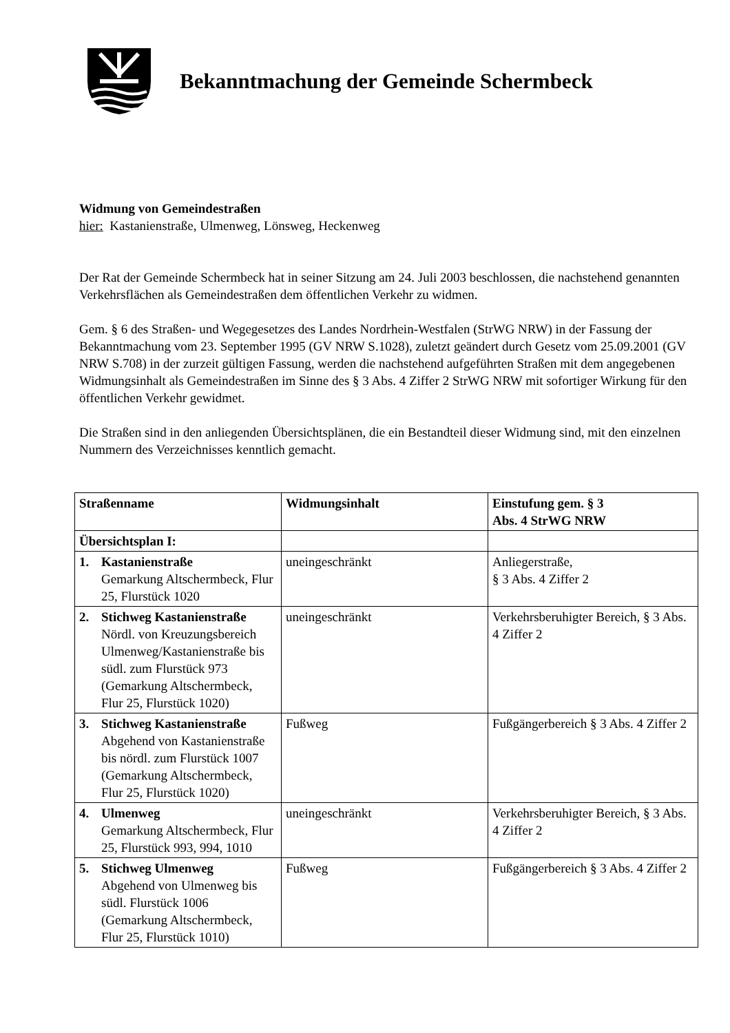Bekanntmachung der Gemeinde Schermbeck
Widmung von Gemeindestraßen
hier: Kastanienstraße, Ulmenweg, Lönsweg, Heckenweg
Der Rat der Gemeinde Schermbeck hat in seiner Sitzung am 24. Juli 2003 beschlossen, die nachstehend genannten Verkehrsflächen als Gemeindestraßen dem öffentlichen Verkehr zu widmen.
Gem. § 6 des Straßen- und Wegegesetzes des Landes Nordrhein-Westfalen (StrWG NRW) in der Fassung der Bekanntmachung vom 23. September 1995 (GV NRW S.1028), zuletzt geändert durch Gesetz vom 25.09.2001 (GV NRW S.708) in der zurzeit gültigen Fassung, werden die nachstehend aufgeführten Straßen mit dem angegebenen Widmungsinhalt als Gemeindestraßen im Sinne des § 3 Abs. 4 Ziffer 2 StrWG NRW mit sofortiger Wirkung für den öffentlichen Verkehr gewidmet.
Die Straßen sind in den anliegenden Übersichtsplänen, die ein Bestandteil dieser Widmung sind, mit den einzelnen Nummern des Verzeichnisses kenntlich gemacht.
| Straßenname | Widmungsinhalt | Einstufung gem. § 3 Abs. 4 StrWG NRW |
| --- | --- | --- |
| Übersichtsplan I: | | |
| 1. Kastanienstraße Gemarkung Altschermbeck, Flur 25, Flurstück 1020 | uneingeschränkt | Anliegerstraße, § 3 Abs. 4 Ziffer 2 |
| 2. Stichweg Kastanienstraße Nördl. von Kreuzungsbereich Ulmenweg/Kastanienstraße bis südl. zum Flurstück 973 (Gemarkung Altschermbeck, Flur 25, Flurstück 1020) | uneingeschränkt | Verkehrsberuhigter Bereich, § 3 Abs. 4 Ziffer 2 |
| 3. Stichweg Kastanienstraße Abgehend von Kastanienstraße bis nördl. zum Flurstück 1007 (Gemarkung Altschermbeck, Flur 25, Flurstück 1020) | Fußweg | Fußgängerbereich § 3 Abs. 4 Ziffer 2 |
| 4. Ulmenweg Gemarkung Altschermbeck, Flur 25, Flurstück 993, 994, 1010 | uneingeschränkt | Verkehrsberuhigter Bereich, § 3 Abs. 4 Ziffer 2 |
| 5. Stichweg Ulmenweg Abgehend von Ulmenweg bis südl. Flurstück 1006 (Gemarkung Altschermbeck, Flur 25, Flurstück 1010) | Fußweg | Fußgängerbereich § 3 Abs. 4 Ziffer 2 |